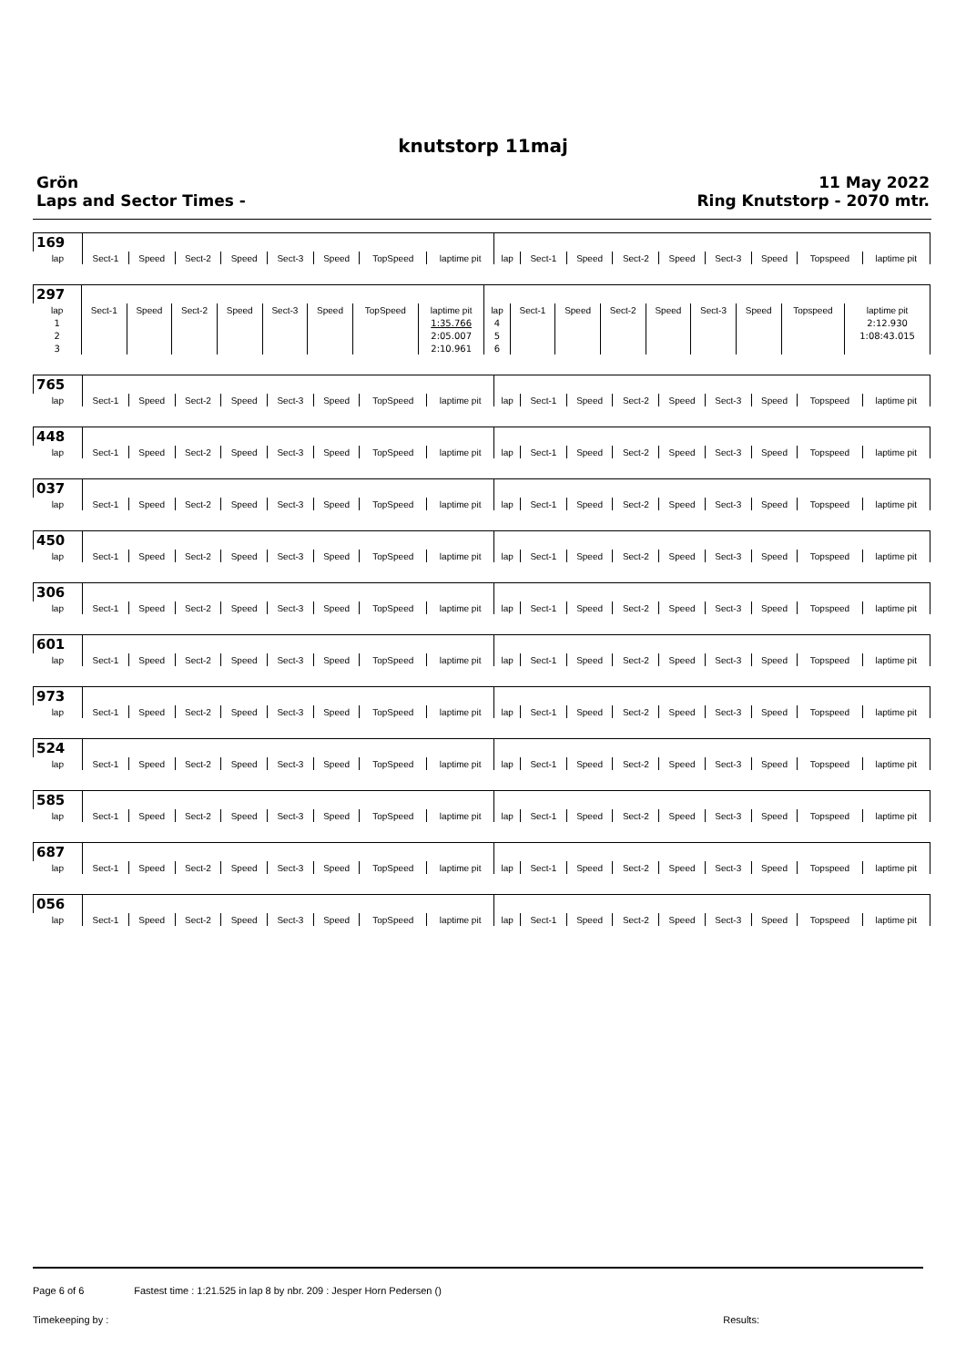knutstorp 11maj
Grön
Laps and Sector Times -
11 May 2022
Ring Knutstorp - 2070 mtr.
| 169 | | | | | | | | | | | | | | | | | |
| lap | Sect-1 | Speed | Sect-2 | Speed | Sect-3 | Speed | TopSpeed | laptime pit | lap | Sect-1 | Speed | Sect-2 | Speed | Sect-3 | Speed | Topspeed | laptime pit |
| 297 | | | | | | | | | | | | | | | | | |
| lap | Sect-1 | Speed | Sect-2 | Speed | Sect-3 | Speed | TopSpeed | laptime pit | lap | Sect-1 | Speed | Sect-2 | Speed | Sect-3 | Speed | Topspeed | laptime pit |
| 1 | | | | | | | | 1:35.766 | 4 | | | | | | | | 2:12.930 |
| 2 | | | | | | | | 2:05.007 | 5 | | | | | | | | 1:08:43.015 |
| 3 | | | | | | | | 2:10.961 | 6 | | | | | | | | |
| 765 | | | | | | | | | | | | | | | | | |
| lap | Sect-1 | Speed | Sect-2 | Speed | Sect-3 | Speed | TopSpeed | laptime pit | lap | Sect-1 | Speed | Sect-2 | Speed | Sect-3 | Speed | Topspeed | laptime pit |
| 448 | | | | | | | | | | | | | | | | | |
| lap | Sect-1 | Speed | Sect-2 | Speed | Sect-3 | Speed | TopSpeed | laptime pit | lap | Sect-1 | Speed | Sect-2 | Speed | Sect-3 | Speed | Topspeed | laptime pit |
| 037 | | | | | | | | | | | | | | | | | |
| lap | Sect-1 | Speed | Sect-2 | Speed | Sect-3 | Speed | TopSpeed | laptime pit | lap | Sect-1 | Speed | Sect-2 | Speed | Sect-3 | Speed | Topspeed | laptime pit |
| 450 | | | | | | | | | | | | | | | | | |
| lap | Sect-1 | Speed | Sect-2 | Speed | Sect-3 | Speed | TopSpeed | laptime pit | lap | Sect-1 | Speed | Sect-2 | Speed | Sect-3 | Speed | Topspeed | laptime pit |
| 306 | | | | | | | | | | | | | | | | | |
| lap | Sect-1 | Speed | Sect-2 | Speed | Sect-3 | Speed | TopSpeed | laptime pit | lap | Sect-1 | Speed | Sect-2 | Speed | Sect-3 | Speed | Topspeed | laptime pit |
| 601 | | | | | | | | | | | | | | | | | |
| lap | Sect-1 | Speed | Sect-2 | Speed | Sect-3 | Speed | TopSpeed | laptime pit | lap | Sect-1 | Speed | Sect-2 | Speed | Sect-3 | Speed | Topspeed | laptime pit |
| 973 | | | | | | | | | | | | | | | | | |
| lap | Sect-1 | Speed | Sect-2 | Speed | Sect-3 | Speed | TopSpeed | laptime pit | lap | Sect-1 | Speed | Sect-2 | Speed | Sect-3 | Speed | Topspeed | laptime pit |
| 524 | | | | | | | | | | | | | | | | | |
| lap | Sect-1 | Speed | Sect-2 | Speed | Sect-3 | Speed | TopSpeed | laptime pit | lap | Sect-1 | Speed | Sect-2 | Speed | Sect-3 | Speed | Topspeed | laptime pit |
| 585 | | | | | | | | | | | | | | | | | |
| lap | Sect-1 | Speed | Sect-2 | Speed | Sect-3 | Speed | TopSpeed | laptime pit | lap | Sect-1 | Speed | Sect-2 | Speed | Sect-3 | Speed | Topspeed | laptime pit |
| 687 | | | | | | | | | | | | | | | | | |
| lap | Sect-1 | Speed | Sect-2 | Speed | Sect-3 | Speed | TopSpeed | laptime pit | lap | Sect-1 | Speed | Sect-2 | Speed | Sect-3 | Speed | Topspeed | laptime pit |
| 056 | | | | | | | | | | | | | | | | | |
| lap | Sect-1 | Speed | Sect-2 | Speed | Sect-3 | Speed | TopSpeed | laptime pit | lap | Sect-1 | Speed | Sect-2 | Speed | Sect-3 | Speed | Topspeed | laptime pit |
Page 6 of 6 Fastest time : 1:21.525 in lap 8 by nbr. 209 : Jesper Horn Pedersen ()
Timekeeping by : Results: